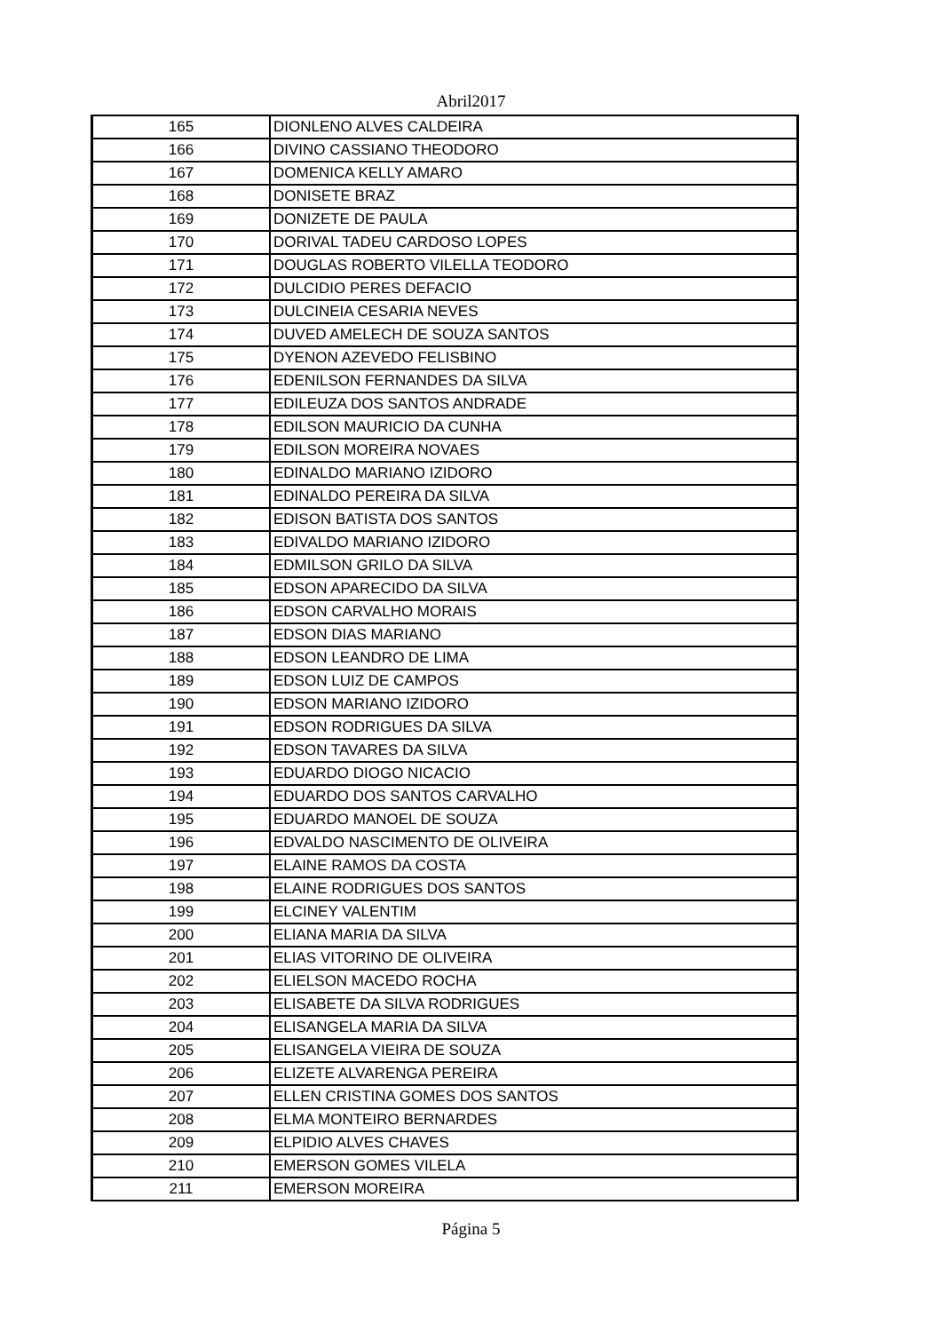Abril2017
| 165 | DIONLENO ALVES CALDEIRA |
| 166 | DIVINO CASSIANO THEODORO |
| 167 | DOMENICA KELLY AMARO |
| 168 | DONISETE BRAZ |
| 169 | DONIZETE DE PAULA |
| 170 | DORIVAL TADEU CARDOSO LOPES |
| 171 | DOUGLAS ROBERTO VILELLA TEODORO |
| 172 | DULCIDIO PERES DEFACIO |
| 173 | DULCINEIA CESARIA NEVES |
| 174 | DUVED AMELECH DE SOUZA SANTOS |
| 175 | DYENON AZEVEDO FELISBINO |
| 176 | EDENILSON FERNANDES DA SILVA |
| 177 | EDILEUZA DOS SANTOS ANDRADE |
| 178 | EDILSON MAURICIO DA CUNHA |
| 179 | EDILSON MOREIRA NOVAES |
| 180 | EDINALDO MARIANO IZIDORO |
| 181 | EDINALDO PEREIRA DA SILVA |
| 182 | EDISON BATISTA DOS SANTOS |
| 183 | EDIVALDO MARIANO IZIDORO |
| 184 | EDMILSON GRILO DA SILVA |
| 185 | EDSON APARECIDO DA SILVA |
| 186 | EDSON CARVALHO MORAIS |
| 187 | EDSON DIAS MARIANO |
| 188 | EDSON LEANDRO DE LIMA |
| 189 | EDSON LUIZ DE CAMPOS |
| 190 | EDSON MARIANO IZIDORO |
| 191 | EDSON RODRIGUES DA SILVA |
| 192 | EDSON TAVARES DA SILVA |
| 193 | EDUARDO DIOGO NICACIO |
| 194 | EDUARDO DOS SANTOS CARVALHO |
| 195 | EDUARDO MANOEL DE SOUZA |
| 196 | EDVALDO NASCIMENTO DE OLIVEIRA |
| 197 | ELAINE RAMOS DA COSTA |
| 198 | ELAINE RODRIGUES DOS SANTOS |
| 199 | ELCINEY VALENTIM |
| 200 | ELIANA MARIA DA SILVA |
| 201 | ELIAS VITORINO DE OLIVEIRA |
| 202 | ELIELSON MACEDO ROCHA |
| 203 | ELISABETE DA SILVA RODRIGUES |
| 204 | ELISANGELA MARIA DA SILVA |
| 205 | ELISANGELA VIEIRA DE SOUZA |
| 206 | ELIZETE ALVARENGA PEREIRA |
| 207 | ELLEN CRISTINA GOMES DOS SANTOS |
| 208 | ELMA MONTEIRO BERNARDES |
| 209 | ELPIDIO ALVES CHAVES |
| 210 | EMERSON GOMES VILELA |
| 211 | EMERSON MOREIRA |
Página 5